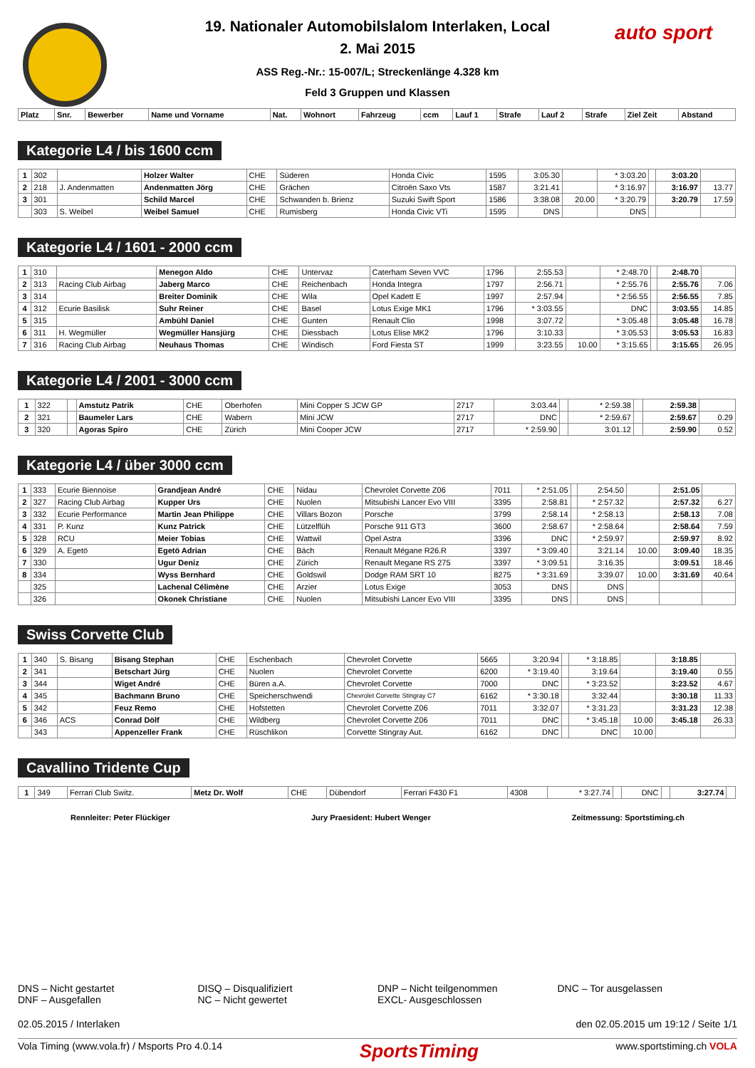auto sport
19. Nationaler Automobilslalom Interlaken, Local
2. Mai 2015
ASS Reg.-Nr.: 15-007/L; Streckenlänge 4.328 km
Feld 3 Gruppen und Klassen
| Platz | Snr. | Bewerber | Name und Vorname | Nat. | Wohnort | Fahrzeug | ccm | Lauf 1 | Strafe | Lauf 2 | Strafe | Ziel Zeit | Abstand |
| --- | --- | --- | --- | --- | --- | --- | --- | --- | --- | --- | --- | --- | --- |
Kategorie L4 / bis 1600 ccm
| 1 | 302 | | Holzer Walter | CHE | Süderen | Honda Civic | 1595 | 3:05.30 | | * 3:03.20 | | 3:03.20 | |
| 2 | 218 | J. Andenmatten | Andenmatten Jörg | CHE | Grächen | Citroën Saxo Vts | 1587 | 3:21.41 | | * 3:16.97 | | 3:16.97 | 13.77 |
| 3 | 301 | | Schild Marcel | CHE | Schwanden b. Brienz | Suzuki Swift Sport | 1586 | 3:38.08 | 20.00 | * 3:20.79 | | 3:20.79 | 17.59 |
| | 303 | S. Weibel | Weibel Samuel | CHE | Rumisberg | Honda Civic VTi | 1595 | DNS | | DNS | | | |
Kategorie L4 / 1601 - 2000 ccm
| 1 | 310 | | Menegon Aldo | CHE | Untervaz | Caterham Seven VVC | 1796 | 2:55.53 | | * 2:48.70 | | 2:48.70 | |
| 2 | 313 | Racing Club Airbag | Jaberg Marco | CHE | Reichenbach | Honda Integra | 1797 | 2:56.71 | | * 2:55.76 | | 2:55.76 | 7.06 |
| 3 | 314 | | Breiter Dominik | CHE | Wila | Opel Kadett E | 1997 | 2:57.94 | | * 2:56.55 | | 2:56.55 | 7.85 |
| 4 | 312 | Ecurie Basilisk | Suhr Reiner | CHE | Basel | Lotus Exige MK1 | 1796 | * 3:03.55 | | DNC | | 3:03.55 | 14.85 |
| 5 | 315 | | Ambühl Daniel | CHE | Gunten | Renault Clio | 1998 | 3:07.72 | | * 3:05.48 | | 3:05.48 | 16.78 |
| 6 | 311 | H. Wegmüller | Wegmüller Hansjürg | CHE | Diessbach | Lotus Elise MK2 | 1796 | 3:10.33 | | * 3:05.53 | | 3:05.53 | 16.83 |
| 7 | 316 | Racing Club Airbag | Neuhaus Thomas | CHE | Windisch | Ford Fiesta ST | 1999 | 3:23.55 | 10.00 | * 3:15.65 | | 3:15.65 | 26.95 |
Kategorie L4 / 2001 - 3000 ccm
| 1 | 322 | | Amstutz Patrik | CHE | Oberhofen | Mini Copper S JCW GP | 2717 | 3:03.44 | | * 2:59.38 | | 2:59.38 | |
| 2 | 321 | | Baumeler Lars | CHE | Wabern | Mini JCW | 2717 | DNC | | * 2:59.67 | | 2:59.67 | 0.29 |
| 3 | 320 | | Agoras Spiro | CHE | Zürich | Mini Cooper JCW | 2717 | * 2:59.90 | | 3:01.12 | | 2:59.90 | 0.52 |
Kategorie L4 / über 3000 ccm
| 1 | 333 | Ecurie Biennoise | Grandjean André | CHE | Nidau | Chevrolet Corvette Z06 | 7011 | * 2:51.05 | | 2:54.50 | | 2:51.05 | |
| 2 | 327 | Racing Club Airbag | Kupper Urs | CHE | Nuolen | Mitsubishi Lancer Evo VIII | 3395 | 2:58.81 | | * 2:57.32 | | 2:57.32 | 6.27 |
| 3 | 332 | Ecurie Performance | Martin Jean Philippe | CHE | Villars Bozon | Porsche | 3799 | 2:58.14 | | * 2:58.13 | | 2:58.13 | 7.08 |
| 4 | 331 | P. Kunz | Kunz Patrick | CHE | Lützelflüh | Porsche 911 GT3 | 3600 | 2:58.67 | | * 2:58.64 | | 2:58.64 | 7.59 |
| 5 | 328 | RCU | Meier Tobias | CHE | Wattwil | Opel Astra | 3396 | DNC | | * 2:59.97 | | 2:59.97 | 8.92 |
| 6 | 329 | A. Egetö | Egetö Adrian | CHE | Bäch | Renault Mégane R26.R | 3397 | * 3:09.40 | | 3:21.14 | 10.00 | 3:09.40 | 18.35 |
| 7 | 330 | | Ugur Deniz | CHE | Zürich | Renault Megane RS 275 | 3397 | * 3:09.51 | | 3:16.35 | | 3:09.51 | 18.46 |
| 8 | 334 | | Wyss Bernhard | CHE | Goldswil | Dodge RAM SRT 10 | 8275 | * 3:31.69 | | 3:39.07 | 10.00 | 3:31.69 | 40.64 |
| | 325 | | Lachenal Célimène | CHE | Arzier | Lotus Exige | 3053 | DNS | | DNS | | | |
| | 326 | | Okonek Christiane | CHE | Nuolen | Mitsubishi Lancer Evo VIII | 3395 | DNS | | DNS | | | |
Swiss Corvette Club
| 1 | 340 | S. Bisang | Bisang Stephan | CHE | Eschenbach | Chevrolet Corvette | 5665 | 3:20.94 | | * 3:18.85 | | 3:18.85 | |
| 2 | 341 | | Betschart Jürg | CHE | Nuolen | Chevrolet Corvette | 6200 | * 3:19.40 | | 3:19.64 | | 3:19.40 | 0.55 |
| 3 | 344 | | Wiget André | CHE | Büren a.A. | Chevrolet Corvette | 7000 | DNC | | * 3:23.52 | | 3:23.52 | 4.67 |
| 4 | 345 | | Bachmann Bruno | CHE | Speicherschwendi | Chevrolet Corvette Stingray C7 | 6162 | * 3:30.18 | | 3:32.44 | | 3:30.18 | 11.33 |
| 5 | 342 | | Feuz Remo | CHE | Hofstetten | Chevrolet Corvette Z06 | 7011 | 3:32.07 | | * 3:31.23 | | 3:31.23 | 12.38 |
| 6 | 346 | ACS | Conrad Dölf | CHE | Wildberg | Chevrolet Corvette Z06 | 7011 | DNC | | * 3:45.18 | 10.00 | 3:45.18 | 26.33 |
| | 343 | | Appenzeller Frank | CHE | Rüschlikon | Corvette Stingray Aut. | 6162 | DNC | | DNC | 10.00 | | |
Cavallino Tridente Cup
| 1 | 349 | Ferrari Club Switz. | Metz Dr. Wolf | CHE | Dübendorf | Ferrari F430 F1 | 4308 | * 3:27.74 | | DNC | | 3:27.74 | |
Rennleiter: Peter Flückiger Jury Praesident: Hubert Wenger Zeitmessung: Sportstiming.ch
DNS – Nicht gestartet
DNF – Ausgefallen
DISQ – Disqualifiziert
NC – Nicht gewertet
DNP – Nicht teilgenommen
EXCL- Ausgeschlossen
DNC – Tor ausgelassen
02.05.2015 / Interlaken den 02.05.2015 um 19:12 / Seite 1/1
Vola Timing (www.vola.fr) / Msports Pro 4.0.14 SportsTiming www.sportstiming.ch VOLA